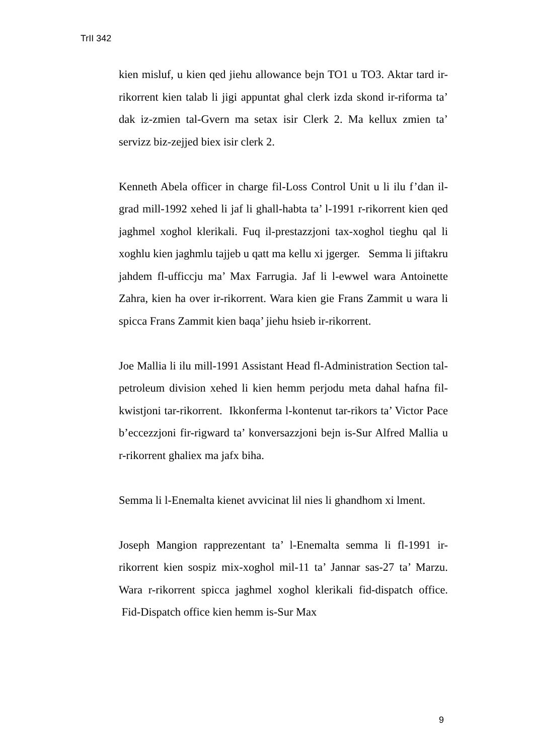TrII 342
kien misluf, u kien qed jiehu allowance bejn TO1 u TO3. Aktar tard ir-rikorrent kien talab li jigi appuntat ghal clerk izda skond ir-riforma ta’ dak iz-zmien tal-Gvern ma setax isir Clerk 2. Ma kellux zmien ta’ servizz biz-zejjed biex isir clerk 2.
Kenneth Abela officer in charge fil-Loss Control Unit u li ilu f’dan il-grad mill-1992 xehed li jaf li ghall-habta ta’ l-1991 r-rikorrent kien qed jaghmel xoghol klerikali. Fuq il-prestazzjoni tax-xoghol tieghu qal li xoghlu kien jaghmlu tajjeb u qatt ma kellu xi jgerger. Semma li jiftakru jahdem fl-ufficcju ma’ Max Farrugia. Jaf li l-ewwel wara Antoinette Zahra, kien ha over ir-rikorrent. Wara kien gie Frans Zammit u wara li spicca Frans Zammit kien baqa’ jiehu hsieb ir-rikorrent.
Joe Mallia li ilu mill-1991 Assistant Head fl-Administration Section tal-petroleum division xehed li kien hemm perjodu meta dahal hafna fil-kwistjoni tar-rikorrent. Ikkonferma l-kontenut tar-rikors ta’ Victor Pace b’eccezzjoni fir-rigward ta’ konversazzjoni bejn is-Sur Alfred Mallia u r-rikorrent ghaliex ma jafx biha.
Semma li l-Enemalta kienet avvicinat lil nies li ghandhom xi lment.
Joseph Mangion rapprezentant ta’ l-Enemalta semma li fl-1991 ir-rikorrent kien sospiz mix-xoghol mil-11 ta’ Jannar sas-27 ta’ Marzu. Wara r-rikorrent spicca jaghmel xoghol klerikali fid-dispatch office. Fid-Dispatch office kien hemm is-Sur Max
9